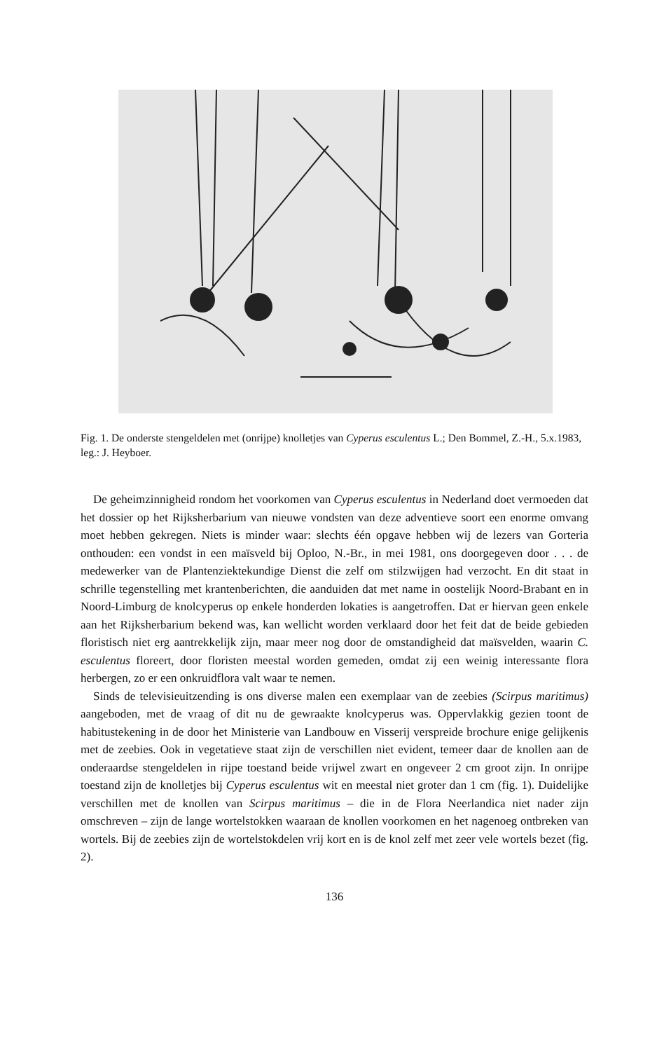Fig. 1. De onderste stengeldelen met (onrijpe) knolletjes van Cyperus esculentus L.; Den Bommel, Z.-H., 5.x.1983, leg.: J. Heyboer.
De geheimzinnigheid rondom het voorkomen van Cyperus esculentus in Nederland doet vermoeden dat het dossier op het Rijksherbarium van nieuwe vondsten van deze adventieve soort een enorme omvang moet hebben gekregen. Niets is minder waar: slechts één opgave hebben wij de lezers van Gorteria onthouden: een vondst in een maïsveld bij Oploo, N.-Br., in mei 1981, ons doorgegeven door . . . de medewerker van de Plantenziektekundige Dienst die zelf om stilzwijgen had verzocht. En dit staat in schrille tegenstelling met krantenberichten, die aanduiden dat met name in oostelijk Noord-Brabant en in Noord-Limburg de knolcyperus op enkele honderden lokaties is aangetroffen. Dat er hiervan geen enkele aan het Rijksherbarium bekend was, kan wellicht worden verklaard door het feit dat de beide gebieden floristisch niet erg aantrekkelijk zijn, maar meer nog door de omstandigheid dat maïsvelden, waarin C. esculentus floreert, door floristen meestal worden gemeden, omdat zij een weinig interessante flora herbergen, zo er een onkruidflora valt waar te nemen.
Sinds de televisieuitzending is ons diverse malen een exemplaar van de zeebies (Scirpus maritimus) aangeboden, met de vraag of dit nu de gewraakte knolcyperus was. Oppervlakkig gezien toont de habitustekening in de door het Ministerie van Landbouw en Visserij verspreide brochure enige gelijkenis met de zeebies. Ook in vegetatieve staat zijn de verschillen niet evident, temeer daar de knollen aan de onderaardse stengeldelen in rijpe toestand beide vrijwel zwart en ongeveer 2 cm groot zijn. In onrijpe toestand zijn de knolletjes bij Cyperus esculentus wit en meestal niet groter dan 1 cm (fig. 1). Duidelijke verschillen met de knollen van Scirpus maritimus – die in de Flora Neerlandica niet nader zijn omschreven – zijn de lange wortelstokken waaraan de knollen voorkomen en het nagenoeg ontbreken van wortels. Bij de zeebies zijn de wortelstokdelen vrij kort en is de knol zelf met zeer vele wortels bezet (fig. 2).
136